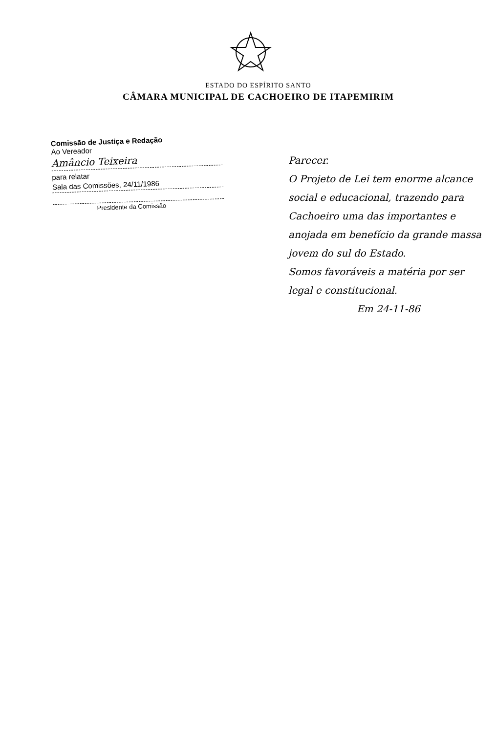ESTADO DO ESPÍRITO SANTO
CÂMARA MUNICIPAL DE CACHOEIRO DE ITAPEMIRIM
Comissão de Justiça e Redação
Ao Vereador
Amâncio Teixeira
para relatar
Sala das Comissões, 24/11/1986
Presidente da Comissão
Parecer.
O Projeto de Lei tem enorme alcance social e educacional, trazendo para Cachoeiro uma das importantes e anojada em benefício da grande massa jovem do sul do Estado.
Somos favoráveis a matéria por ser legal e constitucional.
Em 24-11-86